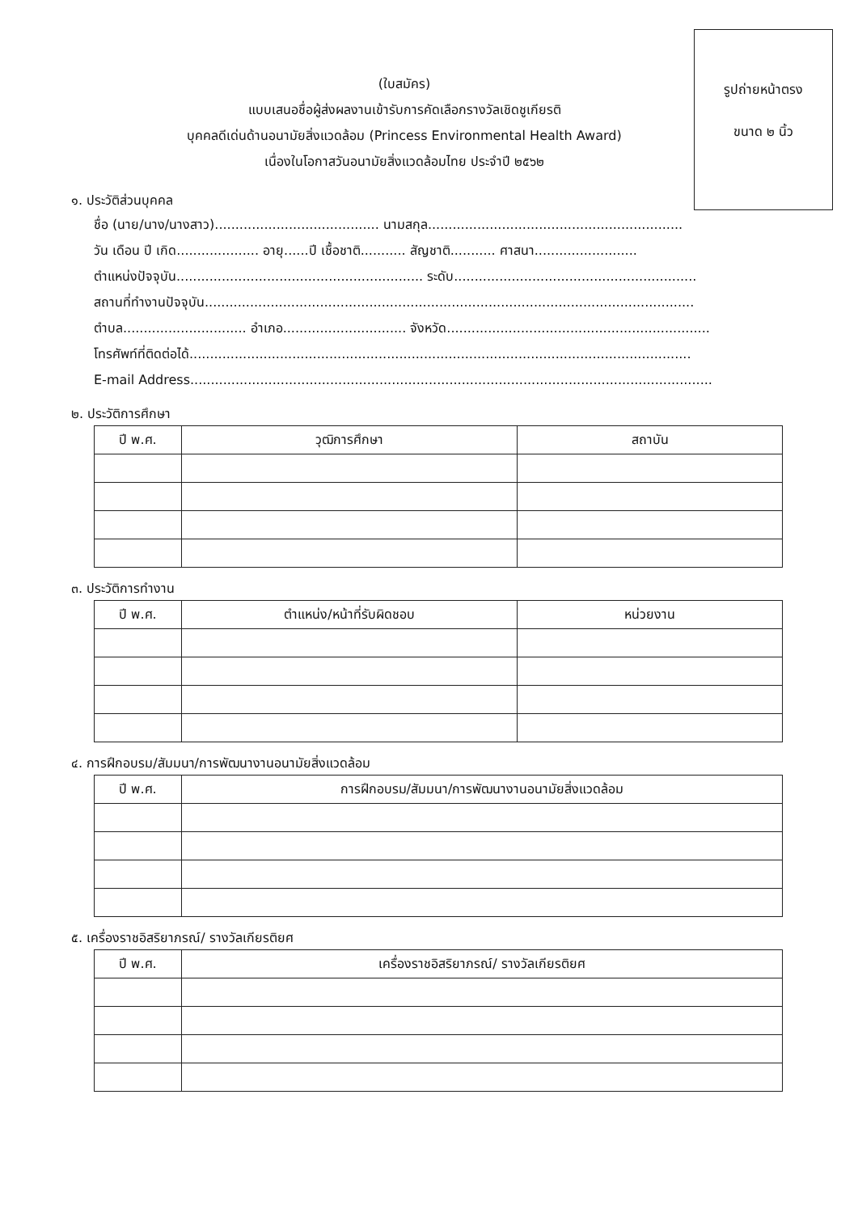รูปถ่ายหน้าตรง
ขนาด ๒ นิ้ว
(ใบสมัคร)
แบบเสนอชื่อผู้ส่งผลงานเข้ารับการคัดเลือกรางวัลเชิดชูเกียรติ
บุคคลดีเด่นด้านอนามัยสิ่งแวดล้อม (Princess Environmental Health Award)
เนื่องในโอกาสวันอนามัยสิ่งแวดล้อมไทย ประจำปี ๒๕๖๒
๑. ประวัติส่วนบุคคล
ชื่อ (นาย/นาง/นางสาว)........................................ นามสกุล..............................................................
วัน เดือน ปี เกิด.................... อายุ......ปี เชื้อชาติ........... สัญชาติ........... ศาสนา.........................
ตำแหน่งปัจจุบัน............................................................ ระดับ...........................................................
สถานที่ทำงานปัจจุบัน.......................................................................................................................
ตำบล.............................. อำเภอ.............................. จังหวัด................................................................
โทรศัพท์ที่ติดต่อได้..........................................................................................................................
E-mail Address...............................................................................................................................
๒. ประวัติการศึกษา
| ปี พ.ศ. | วุฒิการศึกษา | สถาบัน |
| --- | --- | --- |
๓. ประวัติการทำงาน
| ปี พ.ศ. | ตำแหน่ง/หน้าที่รับผิดชอบ | หน่วยงาน |
| --- | --- | --- |
๔. การฝึกอบรม/สัมมนา/การพัฒนางานอนามัยสิ่งแวดล้อม
| ปี พ.ศ. | การฝึกอบรม/สัมมนา/การพัฒนางานอนามัยสิ่งแวดล้อม |
| --- | --- |
๕. เครื่องราชอิสริยาภรณ์/ รางวัลเกียรติยศ
| ปี พ.ศ. | เครื่องราชอิสริยาภรณ์/ รางวัลเกียรติยศ |
| --- | --- |